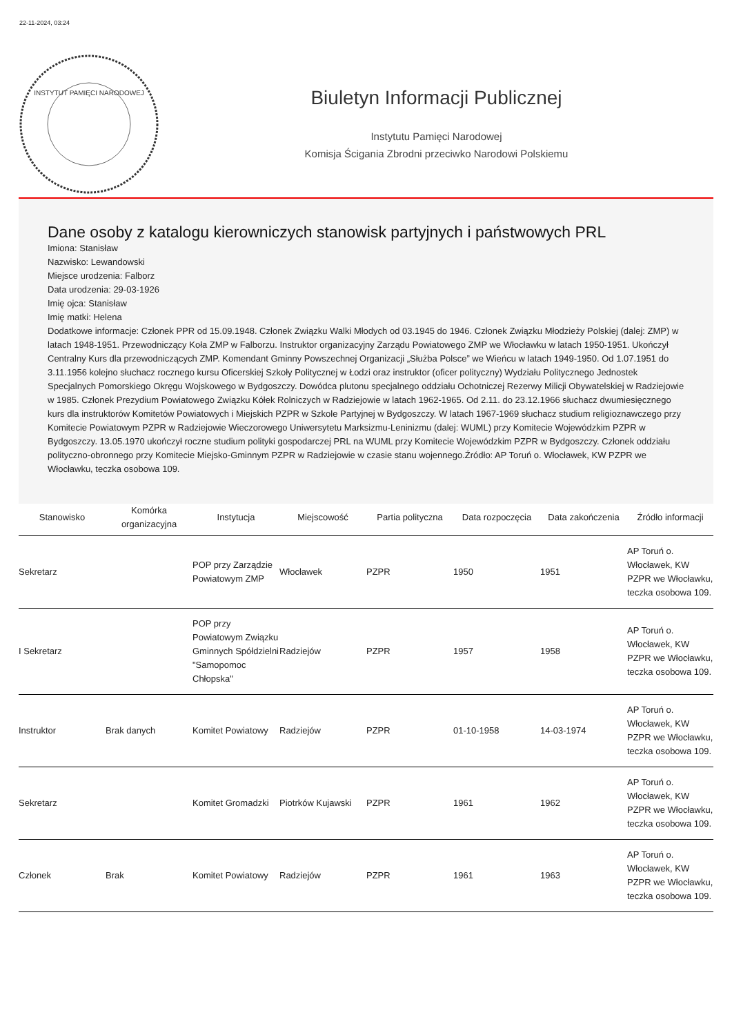22-11-2024, 03:24
INSTYTUT PAMIĘCI NARODOWEJ
Biuletyn Informacji Publicznej
Instytutu Pamięci Narodowej
Komisja Ścigania Zbrodni przeciwko Narodowi Polskiemu
Dane osoby z katalogu kierowniczych stanowisk partyjnych i państwowych PRL
Imiona: Stanisław
Nazwisko: Lewandowski
Miejsce urodzenia: Falborz
Data urodzenia: 29-03-1926
Imię ojca: Stanisław
Imię matki: Helena
Dodatkowe informacje: Członek PPR od 15.09.1948. Członek Związku Walki Młodych od 03.1945 do 1946. Członek Związku Młodzieży Polskiej (dalej: ZMP) w latach 1948-1951. Przewodniczący Koła ZMP w Falborzu. Instruktor organizacyjny Zarządu Powiatowego ZMP we Włocławku w latach 1950-1951. Ukończył Centralny Kurs dla przewodniczących ZMP. Komendant Gminny Powszechnej Organizacji „Służba Polsce” we Wieńcu w latach 1949-1950. Od 1.07.1951 do 3.11.1956 kolejno słuchacz rocznego kursu Oficerskiej Szkoły Politycznej w Łodzi oraz instruktor (oficer polityczny) Wydziału Politycznego Jednostek Specjalnych Pomorskiego Okręgu Wojskowego w Bydgoszczy. Dowódca plutonu specjalnego oddziału Ochotniczej Rezerwy Milicji Obywatelskiej w Radziejowie w 1985. Członek Prezydium Powiatowego Związku Kółek Rolniczych w Radziejowie w latach 1962-1965. Od 2.11. do 23.12.1966 słuchacz dwumiesięcznego kurs dla instruktorów Komitetów Powiatowych i Miejskich PZPR w Szkole Partyjnej w Bydgoszczy. W latach 1967-1969 słuchacz studium religioznawczego przy Komitecie Powiatowym PZPR w Radziejowie Wieczorowego Uniwersytetu Marksizmu-Leninizmu (dalej: WUML) przy Komitecie Wojewódzkim PZPR w Bydgoszczy. 13.05.1970 ukończył roczne studium polityki gospodarczej PRL na WUML przy Komitecie Wojewódzkim PZPR w Bydgoszczy. Członek oddziału polityczno-obronnego przy Komitecie Miejsko-Gminnym PZPR w Radziejowie w czasie stanu wojennego.Źródło: AP Toruń o. Włocławek, KW PZPR we Włocławku, teczka osobowa 109.
| Stanowisko | Komórka organizacyjna | Instytucja | Miejscowość | Partia polityczna | Data rozpoczęcia | Data zakończenia | Źródło informacji |
| --- | --- | --- | --- | --- | --- | --- | --- |
| Sekretarz | | POP przy Zarządzie Powiatowym ZMP | Włocławek | PZPR | 1950 | 1951 | AP Toruń o. Włocławek, KW PZPR we Włocławku, teczka osobowa 109. |
| I Sekretarz | | POP przy Powiatowym Związku Gminnych Spółdzielni "Samopomoc Chłopska" | Radziejów | PZPR | 1957 | 1958 | AP Toruń o. Włocławek, KW PZPR we Włocławku, teczka osobowa 109. |
| Instruktor | Brak danych | Komitet Powiatowy | Radziejów | PZPR | 01-10-1958 | 14-03-1974 | AP Toruń o. Włocławek, KW PZPR we Włocławku, teczka osobowa 109. |
| Sekretarz | | Komitet Gromadzki | Piotrków Kujawski | PZPR | 1961 | 1962 | AP Toruń o. Włocławek, KW PZPR we Włocławku, teczka osobowa 109. |
| Członek | Brak | Komitet Powiatowy | Radziejów | PZPR | 1961 | 1963 | AP Toruń o. Włocławek, KW PZPR we Włocławku, teczka osobowa 109. |